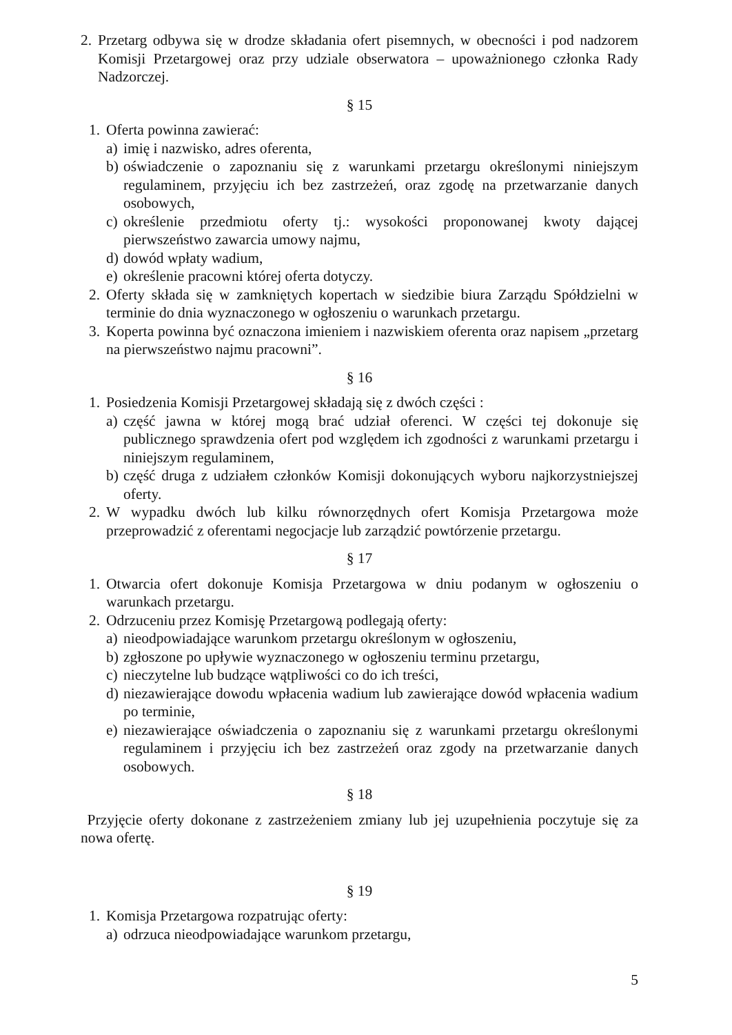2. Przetarg odbywa się w drodze składania ofert pisemnych, w obecności i pod nadzorem Komisji Przetargowej oraz przy udziale obserwatora – upoważnionego członka Rady Nadzorczej.
§ 15
1. Oferta powinna zawierać:
a) imię i nazwisko, adres oferenta,
b) oświadczenie o zapoznaniu się z warunkami przetargu określonymi niniejszym regulaminem, przyjęciu ich bez zastrzeżeń, oraz zgodę na przetwarzanie danych osobowych,
c) określenie przedmiotu oferty tj.: wysokości proponowanej kwoty dającej pierwszeństwo zawarcia umowy najmu,
d) dowód wpłaty wadium,
e) określenie pracowni której oferta dotyczy.
2. Oferty składa się w zamkniętych kopertach w siedzibie biura Zarządu Spółdzielni w terminie do dnia wyznaczonego w ogłoszeniu o warunkach przetargu.
3. Koperta powinna być oznaczona imieniem i nazwiskiem oferenta oraz napisem „przetarg na pierwszeństwo najmu pracowni”.
§ 16
1. Posiedzenia Komisji Przetargowej składają się z dwóch części :
a) część jawna w której mogą brać udział oferenci. W części tej dokonuje się publicznego sprawdzenia ofert pod względem ich zgodności z warunkami przetargu i niniejszym regulaminem,
b) część druga z udziałem członków Komisji dokonujących wyboru najkorzystniejszej oferty.
2. W wypadku dwóch lub kilku równorzędnych ofert Komisja Przetargowa może przeprowadzić z oferentami negocjacje lub zarządzić powtórzenie przetargu.
§ 17
1. Otwarcia ofert dokonuje Komisja Przetargowa w dniu podanym w ogłoszeniu o warunkach przetargu.
2. Odrzuceniu przez Komisję Przetargową podlegają oferty:
a) nieodpowiadające warunkom przetargu określonym w ogłoszeniu,
b) zgłoszone po upływie wyznaczonego w ogłoszeniu terminu przetargu,
c) nieczytelne lub budzące wątpliwości co do ich treści,
d) niezawierające dowodu wpłacenia wadium lub zawierające dowód wpłacenia wadium po terminie,
e) niezawierające oświadczenia o zapoznaniu się z warunkami przetargu określonymi regulaminem i przyjęciu ich bez zastrzeżeń oraz zgody na przetwarzanie danych osobowych.
§ 18
Przyjęcie oferty dokonane z zastrzeżeniem zmiany lub jej uzupełnienia poczytuje się za nowa ofertę.
§ 19
1. Komisja Przetargowa rozpatrując oferty:
a) odrzuca nieodpowiadające warunkom przetargu,
5